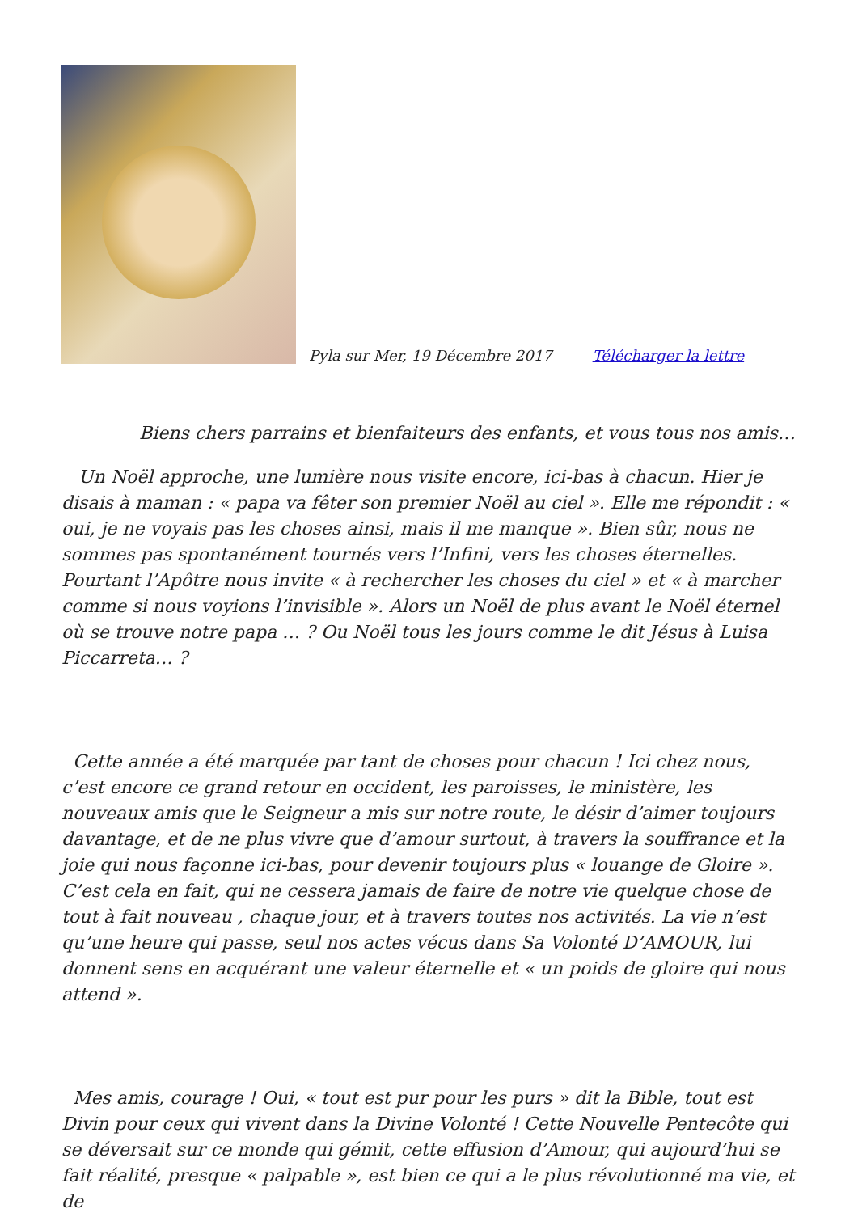Pyla sur Mer, 19 Décembre 2017 Télécharger la lettre
Biens chers parrains et bienfaiteurs des enfants, et vous tous nos amis…
Un Noël approche, une lumière nous visite encore, ici-bas à chacun. Hier je disais à maman : « papa va fêter son premier Noël au ciel ». Elle me répondit : « oui, je ne voyais pas les choses ainsi, mais il me manque ». Bien sûr, nous ne sommes pas spontanément tournés vers l’Infini, vers les choses éternelles. Pourtant l’Apôtre nous invite « à rechercher les choses du ciel » et « à marcher comme si nous voyions l’invisible ». Alors un Noël de plus avant le Noël éternel où se trouve notre papa … ? Ou Noël tous les jours comme le dit Jésus à Luisa Piccarreta… ?
Cette année a été marquée par tant de choses pour chacun ! Ici chez nous, c’est encore ce grand retour en occident, les paroisses, le ministère, les nouveaux amis que le Seigneur a mis sur notre route, le désir d’aimer toujours davantage, et de ne plus vivre que d’amour surtout, à travers la souffrance et la joie qui nous façonne ici-bas, pour devenir toujours plus « louange de Gloire ». C’est cela en fait, qui ne cessera jamais de faire de notre vie quelque chose de tout à fait nouveau , chaque jour, et à travers toutes nos activités. La vie n’est qu’une heure qui passe, seul nos actes vécus dans Sa Volonté D’AMOUR, lui donnent sens en acquérant une valeur éternelle et « un poids de gloire qui nous attend ».
Mes amis, courage ! Oui, « tout est pur pour les purs » dit la Bible, tout est Divin pour ceux qui vivent dans la Divine Volonté ! Cette Nouvelle Pentecôte qui se déversait sur ce monde qui gémit, cette effusion d’Amour, qui aujourd’hui se fait réalité, presque « palpable », est bien ce qui a le plus révolutionné ma vie, et de